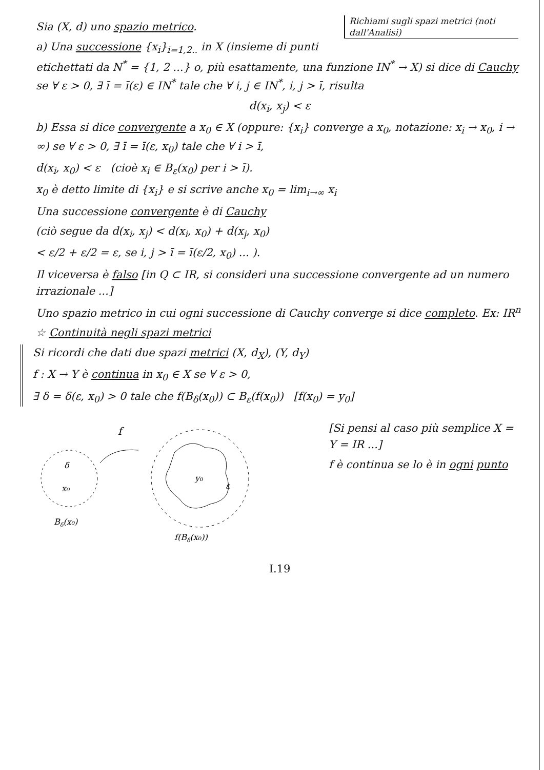Richiami sugli spazi metrici (noti dall'Analisi)
Sia (X, d) uno spazio metrico.
a) Una successione {x<sub>i</sub>}<sub>i=1,2..</sub> in X (insieme di punti etichettati da N<sup>*</sup> = {1, 2 ...} o, più esattamente, una funzione IN<sup>*</sup> → X) si dice di Cauchy se ∀ ε > 0, ∃ ī = ī(ε) ∈ IN<sup>*</sup> tale che ∀ i, j ∈ IN<sup>*</sup>, i, j > ī, risulta
d(x<sub>i</sub>, x<sub>j</sub>) < ε
b) Essa si dice convergente a x<sub>0</sub> ∈ X (oppure: {x<sub>i</sub>} converge a x<sub>0</sub>, notazione: x<sub>i</sub> → x<sub>0</sub>, i → ∞) se ∀ ε > 0, ∃ ī = ī(ε, x<sub>0</sub>) tale che ∀ i > ī,
d(x<sub>i</sub>, x<sub>0</sub>) < ε (cioè x<sub>i</sub> ∈ B<sub>ε</sub>(x<sub>0</sub>) per i > ī).
x<sub>0</sub> è detto limite di {x<sub>i</sub>} e si scrive anche x<sub>0</sub> = lim<sub>i→∞</sub> x<sub>i</sub>
Una successione convergente è di Cauchy
(ciò segue da d(x<sub>i</sub>, x<sub>j</sub>) < d(x<sub>i</sub>, x<sub>0</sub>) + d(x<sub>j</sub>, x<sub>0</sub>)
< ε/2 + ε/2 = ε, se i, j > ī = ī(ε/2, x<sub>0</sub>) ... ).
Il viceversa è falso [in Q ⊂ IR, si consideri una successione convergente ad un numero irrazionale ...]
Uno spazio metrico in cui ogni successione di Cauchy converge si dice completo. Ex: IR<sup>n</sup>
☆ Continuità negli spazi metrici
Si ricordi che dati due spazi metrici (X, d<sub>X</sub>), (Y, d<sub>Y</sub>)
f : X → Y è continua in x<sub>0</sub> ∈ X se ∀ ε > 0,
∃ δ = δ(ε, x<sub>0</sub>) > 0 tale che f(B<sub>δ</sub>(x<sub>0</sub>)) ⊂ B<sub>ε</sub>(f(x<sub>0</sub>)) [f(x<sub>0</sub>) = y<sub>0</sub>]
δ
x₀
Bδ(x₀)
f
y₀
ε
f(Bδ(x₀))
[Si pensi al caso più semplice X = Y = IR ...]
f è continua se lo è in ogni punto
I.19